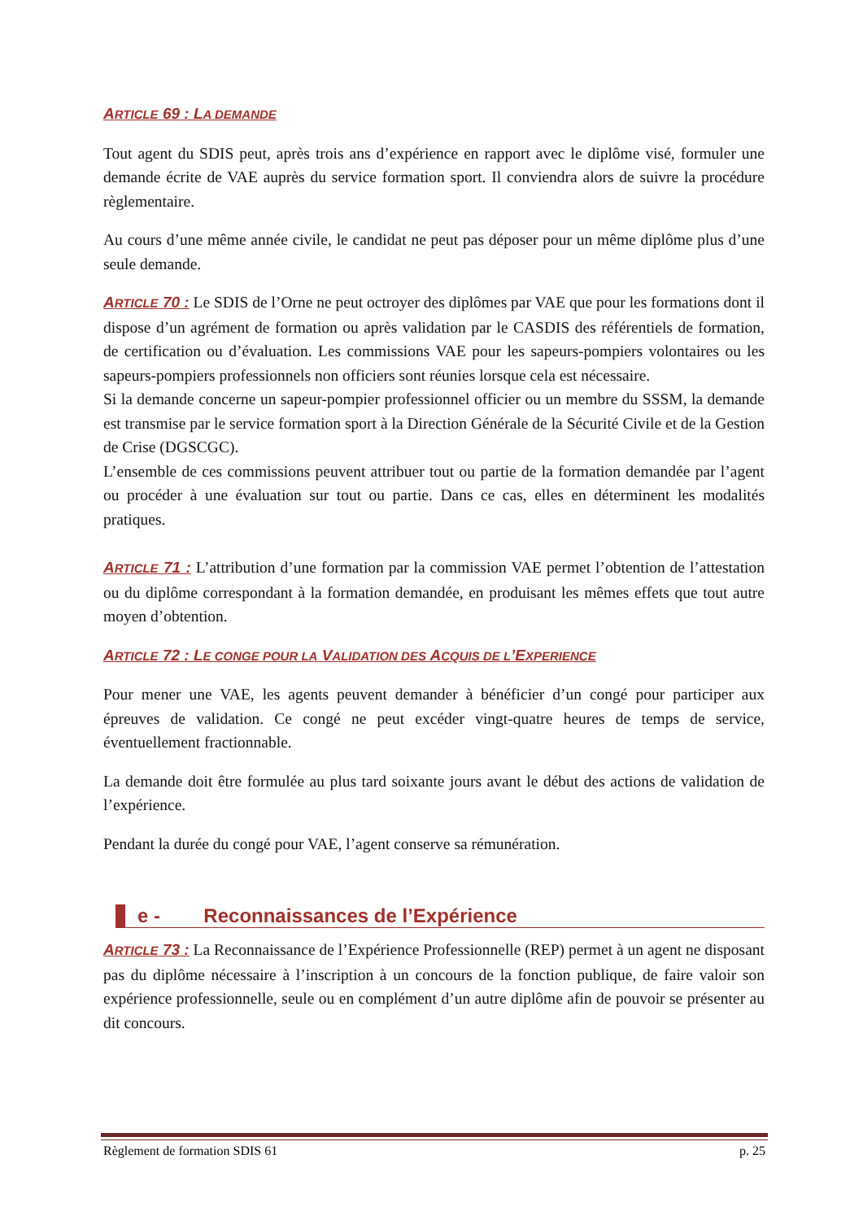ARTICLE 69 : LA DEMANDE
Tout agent du SDIS peut, après trois ans d’expérience en rapport avec le diplôme visé, formuler une demande écrite de VAE auprès du service formation sport. Il conviendra alors de suivre la procédure règlementaire.
Au cours d’une même année civile, le candidat ne peut pas déposer pour un même diplôme plus d’une seule demande.
ARTICLE 70 : Le SDIS de l’Orne ne peut octroyer des diplômes par VAE que pour les formations dont il dispose d’un agrément de formation ou après validation par le CASDIS des référentiels de formation, de certification ou d’évaluation. Les commissions VAE pour les sapeurs-pompiers volontaires ou les sapeurs-pompiers professionnels non officiers sont réunies lorsque cela est nécessaire.
Si la demande concerne un sapeur-pompier professionnel officier ou un membre du SSSM, la demande est transmise par le service formation sport à la Direction Générale de la Sécurité Civile et de la Gestion de Crise (DGSCGC).
L’ensemble de ces commissions peuvent attribuer tout ou partie de la formation demandée par l’agent ou procéder à une évaluation sur tout ou partie. Dans ce cas, elles en déterminent les modalités pratiques.
ARTICLE 71 : L’attribution d’une formation par la commission VAE permet l’obtention de l’attestation ou du diplôme correspondant à la formation demandée, en produisant les mêmes effets que tout autre moyen d’obtention.
ARTICLE 72 : LE CONGE POUR LA VALIDATION DES ACQUIS DE L’EXPERIENCE
Pour mener une VAE, les agents peuvent demander à bénéficier d’un congé pour participer aux épreuves de validation. Ce congé ne peut excéder vingt-quatre heures de temps de service, éventuellement fractionnable.
La demande doit être formulée au plus tard soixante jours avant le début des actions de validation de l’expérience.
Pendant la durée du congé pour VAE, l’agent conserve sa rémunération.
e - Reconnaissances de l’Expérience
ARTICLE 73 : La Reconnaissance de l’Expérience Professionnelle (REP) permet à un agent ne disposant pas du diplôme nécessaire à l’inscription à un concours de la fonction publique, de faire valoir son expérience professionnelle, seule ou en complément d’un autre diplôme afin de pouvoir se présenter au dit concours.
Règlement de formation SDIS 61 p. 25